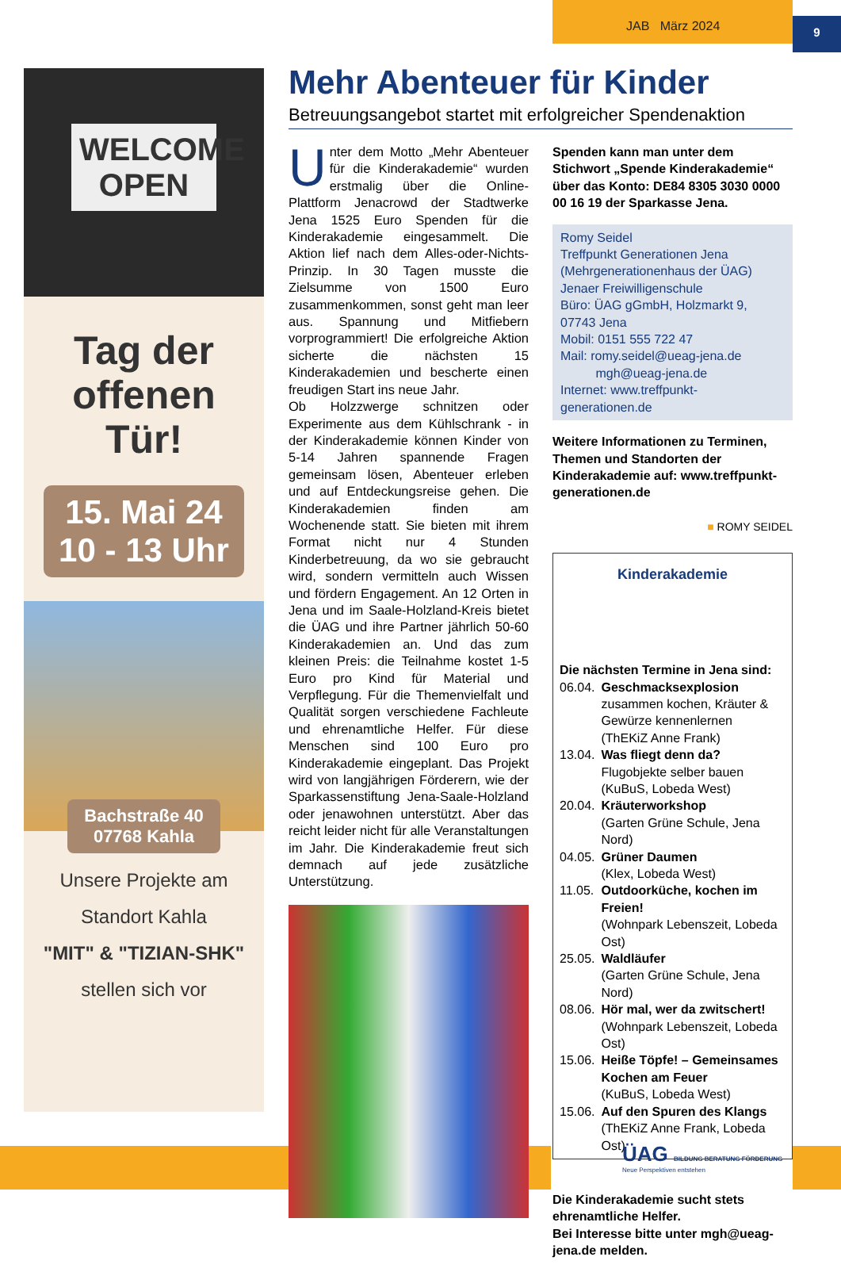9
JAB März 2024
WELCOME
OPEN
Tag der offenen Tür!
15. Mai 24
10 - 13 Uhr
Bachstraße 40
07768 Kahla
Unsere Projekte am
Standort Kahla
"MIT" & "TIZIAN-SHK"
stellen sich vor
Mehr Abenteuer für Kinder
Betreuungsangebot startet mit erfolgreicher Spendenaktion
Unter dem Motto „Mehr Abenteuer für die Kinderakademie“ wurden erstmalig über die Online-Plattform Jenacrowd der Stadtwerke Jena 1525 Euro Spenden für die Kinderakademie eingesammelt. Die Aktion lief nach dem Alles-oder-Nichts-Prinzip. In 30 Tagen musste die Zielsumme von 1500 Euro zusammenkommen, sonst geht man leer aus. Spannung und Mitfiebern vorprogrammiert! Die erfolgreiche Aktion sicherte die nächsten 15 Kinderakademien und bescherte einen freudigen Start ins neue Jahr.
Ob Holzzwerge schnitzen oder Experimente aus dem Kühlschrank - in der Kinderakademie können Kinder von 5-14 Jahren spannende Fragen gemeinsam lösen, Abenteuer erleben und auf Entdeckungsreise gehen. Die Kinderakademien finden am Wochenende statt. Sie bieten mit ihrem Format nicht nur 4 Stunden Kinderbetreuung, da wo sie gebraucht wird, sondern vermitteln auch Wissen und fördern Engagement. An 12 Orten in Jena und im Saale-Holzland-Kreis bietet die ÜAG und ihre Partner jährlich 50-60 Kinderakademien an. Und das zum kleinen Preis: die Teilnahme kostet 1-5 Euro pro Kind für Material und Verpflegung. Für die Themenvielfalt und Qualität sorgen verschiedene Fachleute und ehrenamtliche Helfer. Für diese Menschen sind 100 Euro pro Kinderakademie eingeplant. Das Projekt wird von langjährigen Förderern, wie der Sparkassenstiftung Jena-Saale-Holzland oder jenawohnen unterstützt. Aber das reicht leider nicht für alle Veranstaltungen im Jahr. Die Kinderakademie freut sich demnach auf jede zusätzliche Unterstützung.
Spenden kann man unter dem Stichwort „Spende Kinderakademie“ über das Konto: DE84 8305 3030 0000 00 16 19 der Sparkasse Jena.
Romy Seidel
Treffpunkt Generationen Jena (Mehrgenerationenhaus der ÜAG)
Jenaer Freiwilligenschule
Büro: ÜAG gGmbH, Holzmarkt 9, 07743 Jena
Mobil: 0151 555 722 47
Mail: romy.seidel@ueag-jena.de
mgh@ueag-jena.de
Internet: www.treffpunkt-generationen.de
Weitere Informationen zu Terminen, Themen und Standorten der Kinderakademie auf: www.treffpunkt-generationen.de
■ ROMY SEIDEL
Kinderakademie
Die nächsten Termine in Jena sind:
| 06.04. | Geschmacksexplosion zusammen kochen, Kräuter & Gewürze kennenlernen (ThEKiZ Anne Frank) |
| 13.04. | Was fliegt denn da? Flugobjekte selber bauen (KuBuS, Lobeda West) |
| 20.04. | Kräuterworkshop (Garten Grüne Schule, Jena Nord) |
| 04.05. | Grüner Daumen (Klex, Lobeda West) |
| 11.05. | Outdoorküche, kochen im Freien! (Wohnpark Lebenszeit, Lobeda Ost) |
| 25.05. | Waldläufer (Garten Grüne Schule, Jena Nord) |
| 08.06. | Hör mal, wer da zwitschert! (Wohnpark Lebenszeit, Lobeda Ost) |
| 15.06. | Heiße Töpfe! – Gemeinsames Kochen am Feuer (KuBuS, Lobeda West) |
| 15.06. | Auf den Spuren des Klangs (ThEKiZ Anne Frank, Lobeda Ost) |
Die Kinderakademie sucht stets ehrenamtliche Helfer.
Bei Interesse bitte unter mgh@ueag-jena.de melden.
ÜAG BILDUNG BERATUNG FÖRDERUNG
Neue Perspektiven entstehen